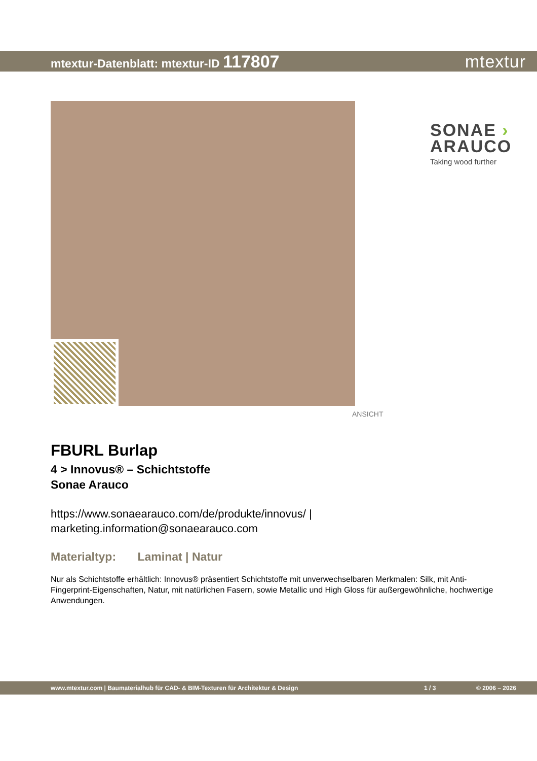mtextur-Datenblatt: mtextur-ID 117807
mtextur
SONAE ›
ARAUCO
Taking wood further
ANSICHT
FBURL Burlap
4 > Innovus® – Schichtstoffe
Sonae Arauco
https://www.sonaearauco.com/de/produkte/innovus/ |
marketing.information@sonaearauco.com
Materialtyp: Laminat | Natur
Nur als Schichtstoffe erhältlich: Innovus® präsentiert Schichtstoffe mit unverwechselbaren Merkmalen: Silk, mit Anti-Fingerprint-Eigenschaften, Natur, mit natürlichen Fasern, sowie Metallic und High Gloss für außergewöhnliche, hochwertige Anwendungen.
www.mtextur.com | Baumaterialhub für CAD- & BIM-Texturen für Architektur & Design 1 / 3 © 2006 – 2026